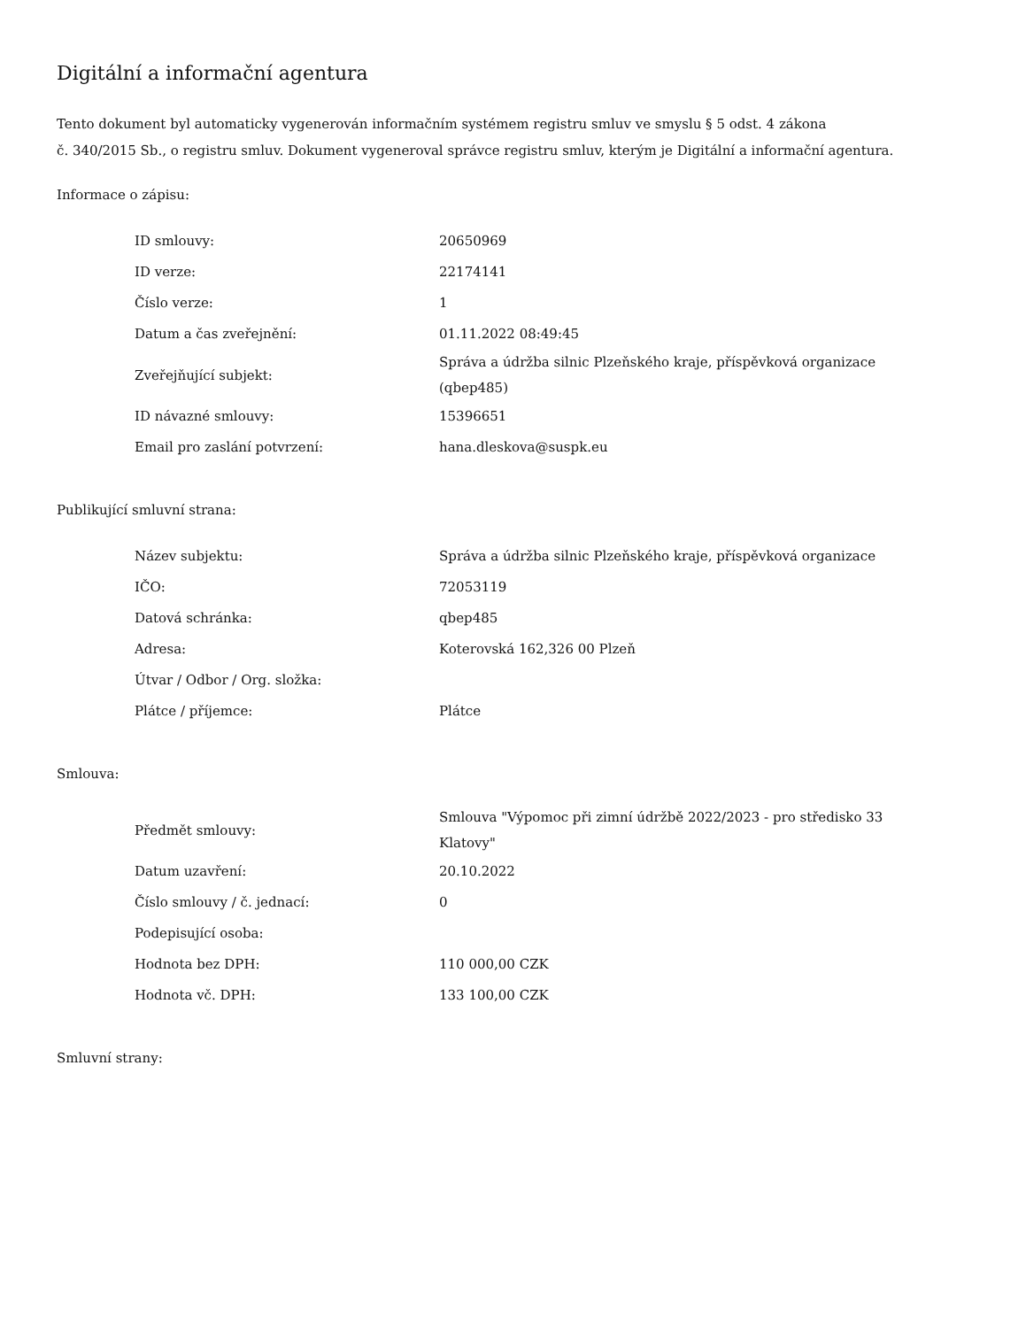Digitální a informační agentura
Tento dokument byl automaticky vygenerován informačním systémem registru smluv ve smyslu § 5 odst. 4 zákona
č. 340/2015 Sb., o registru smluv. Dokument vygeneroval správce registru smluv, kterým je Digitální a informační agentura.
Informace o zápisu:
| ID smlouvy: | 20650969 |
| ID verze: | 22174141 |
| Číslo verze: | 1 |
| Datum a čas zveřejnění: | 01.11.2022 08:49:45 |
| Zveřejňující subjekt: | Správa a údržba silnic Plzeňského kraje, příspěvková organizace (qbep485) |
| ID návazné smlouvy: | 15396651 |
| Email pro zaslání potvrzení: | hana.dleskova@suspk.eu |
Publikující smluvní strana:
| Název subjektu: | Správa a údržba silnic Plzeňského kraje, příspěvková organizace |
| IČO: | 72053119 |
| Datová schránka: | qbep485 |
| Adresa: | Koterovská 162,326 00 Plzeň |
| Útvar / Odbor / Org. složka: | |
| Plátce / příjemce: | Plátce |
Smlouva:
| Předmět smlouvy: | Smlouva "Výpomoc při zimní údržbě 2022/2023 - pro středisko 33 Klatovy" |
| Datum uzavření: | 20.10.2022 |
| Číslo smlouvy / č. jednací: | 0 |
| Podepisující osoba: | |
| Hodnota bez DPH: | 110 000,00 CZK |
| Hodnota vč. DPH: | 133 100,00 CZK |
Smluvní strany: